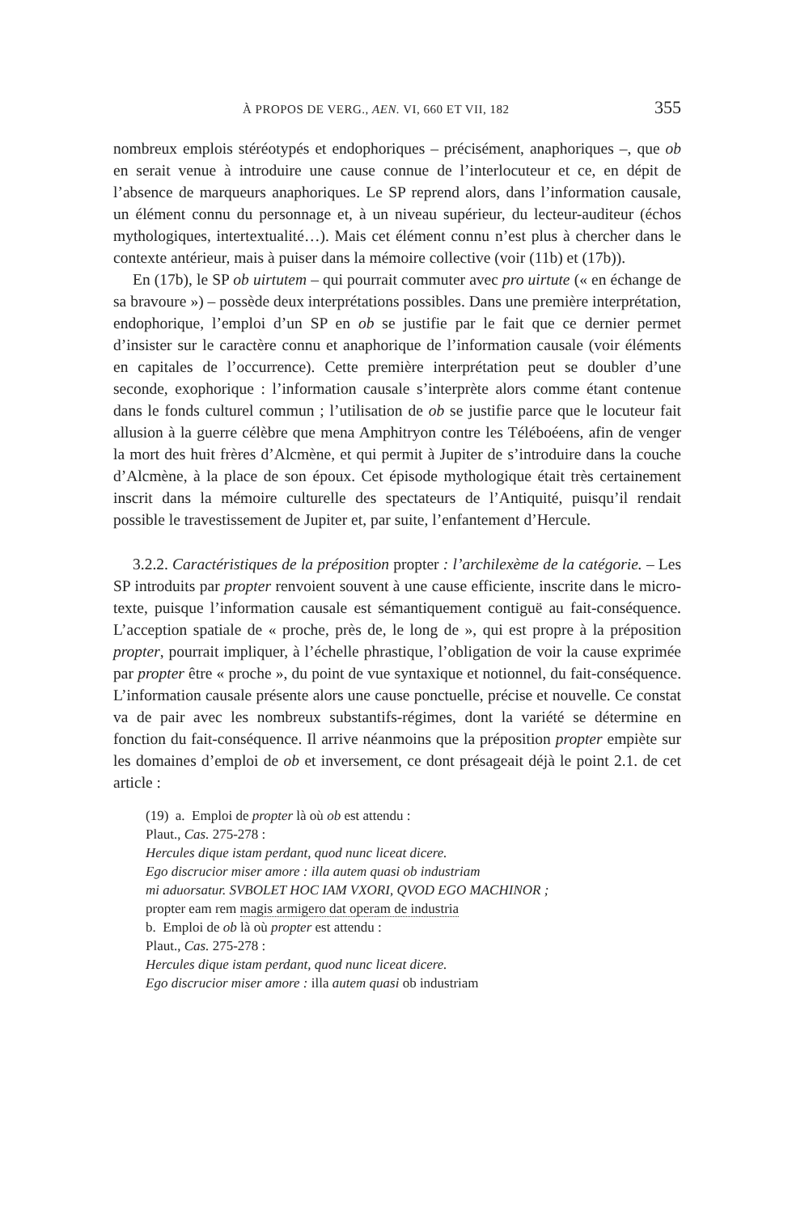À PROPOS DE VERG., AEN. VI, 660 ET VII, 182 355
nombreux emplois stéréotypés et endophoriques – précisément, anaphoriques –, que ob en serait venue à introduire une cause connue de l’interlocuteur et ce, en dépit de l’absence de marqueurs anaphoriques. Le SP reprend alors, dans l’information causale, un élément connu du personnage et, à un niveau supérieur, du lecteur-auditeur (échos mythologiques, intertextualité…). Mais cet élément connu n’est plus à chercher dans le contexte antérieur, mais à puiser dans la mémoire collective (voir (11b) et (17b)).
En (17b), le SP ob uirtutem – qui pourrait commuter avec pro uirtute (« en échange de sa bravoure ») – possède deux interprétations possibles. Dans une première interprétation, endophorique, l’emploi d’un SP en ob se justifie par le fait que ce dernier permet d’insister sur le caractère connu et anaphorique de l’information causale (voir éléments en capitales de l’occurrence). Cette première interprétation peut se doubler d’une seconde, exophorique : l’information causale s’interprète alors comme étant contenue dans le fonds culturel commun ; l’utilisation de ob se justifie parce que le locuteur fait allusion à la guerre célèbre que mena Amphitryon contre les Téléboéens, afin de venger la mort des huit frères d’Alcmène, et qui permit à Jupiter de s’introduire dans la couche d’Alcmène, à la place de son époux. Cet épisode mythologique était très certainement inscrit dans la mémoire culturelle des spectateurs de l’Antiquité, puisqu’il rendait possible le travestissement de Jupiter et, par suite, l’enfantement d’Hercule.
3.2.2. Caractéristiques de la préposition propter : l’archilexème de la catégorie. – Les SP introduits par propter renvoient souvent à une cause efficiente, inscrite dans le micro-texte, puisque l’information causale est sémantiquement contiguë au fait-conséquence. L’acception spatiale de « proche, près de, le long de », qui est propre à la préposition propter, pourrait impliquer, à l’échelle phrastique, l’obligation de voir la cause exprimée par propter être « proche », du point de vue syntaxique et notionnel, du fait-conséquence. L’information causale présente alors une cause ponctuelle, précise et nouvelle. Ce constat va de pair avec les nombreux substantifs-régimes, dont la variété se détermine en fonction du fait-conséquence. Il arrive néanmoins que la préposition propter empiète sur les domaines d’emploi de ob et inversement, ce dont présageait déjà le point 2.1. de cet article :
(19) a. Emploi de propter là où ob est attendu :
Plaut., Cas. 275-278 :
Hercules dique istam perdant, quod nunc liceat dicere.
Ego discrucior miser amore : illa autem quasi ob industriam
mi aduorsatur. SVBOLET HOC IAM VXORI, QVOD EGO MACHINOR ;
propter eam rem magis armigero dat operam de industria
b. Emploi de ob là où propter est attendu :
Plaut., Cas. 275-278 :
Hercules dique istam perdant, quod nunc liceat dicere.
Ego discrucior miser amore : illa autem quasi ob industriam